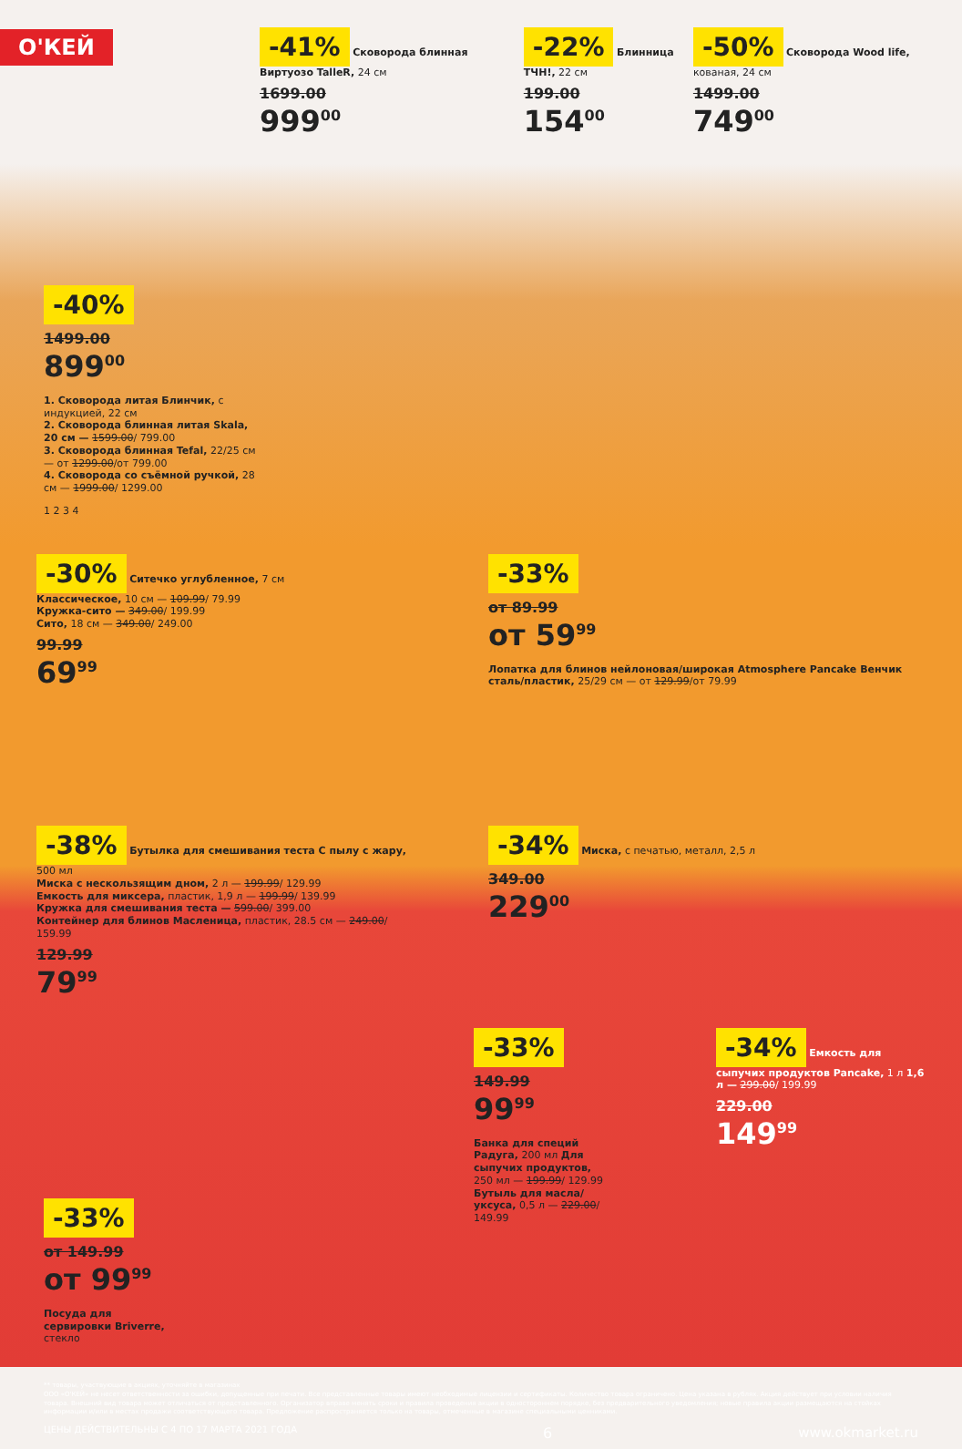О'КЕЙ
-41% Сковорода блинная Виртуозо TalleR, 24 см
1699.00
999<sup>00</sup>
-22% Блинница ТЧН!, 22 см
199.00
154<sup>00</sup>
-50% Сковорода Wood life, кованая, 24 см
1499.00
749<sup>00</sup>
-40%
1499.00
899<sup>00</sup>
1. Сковорода литая Блинчик, с индукцией, 22 см
2. Сковорода блинная литая Skala, 20 см — 1599.00/ 799.00
3. Сковорода блинная Tefal, 22/25 см — от 1299.00/от 799.00
4. Сковорода со съёмной ручкой, 28 см — 1999.00/ 1299.00
1 2 3 4
-30% Ситечко углубленное, 7 см
Классическое, 10 см — 109.99/ 79.99
Кружка-сито — 349.00/ 199.99
Сито, 18 см — 349.00/ 249.00
99.99
69<sup>99</sup>
-33%
от 89.99
от 59<sup>99</sup>
Лопатка для блинов нейлоновая/широкая Atmosphere Pancake Венчик сталь/пластик, 25/29 см — от 129.99/от 79.99
-38% Бутылка для смешивания теста С пылу с жару, 500 мл
Миска с нескользящим дном, 2 л — 199.99/ 129.99
Емкость для миксера, пластик, 1,9 л — 199.99/ 139.99
Кружка для смешивания теста — 599.00/ 399.00
Контейнер для блинов Масленица, пластик, 28.5 см — 249.00/ 159.99
129.99
79<sup>99</sup>
-34% Миска, с печатью, металл, 2,5 л
349.00
229<sup>00</sup>
-33%
149.99
99<sup>99</sup>
Банка для специй Радуга, 200 мл Для сыпучих продуктов, 250 мл — 199.99/ 129.99 Бутыль для масла/уксуса, 0,5 л — 229.00/ 149.99
-34% Емкость для сыпучих продуктов Pancake, 1 л 1,6 л — 299.00/ 199.99
229.00
149<sup>99</sup>
-33%
от 149.99
от 99<sup>99</sup>
Посуда для сервировки Briverre, стекло
** товары, участвующие в акциях, уточняйте в магазинах
ООО «О'КЕЙ» не несет ответственности за ошибки, допущенные при печати. Все представленные товары имеют необходимые лицензии и сертификаты. Количество товара ограничено. Цена указана в рублях. Акция действует при условии наличия товара. Внешний вид товара может отличаться от представленного. Организатор вправе менять сроки и правила проведения акции в одностороннем порядке, без предварительного уведомления; новые правила акции размещаются на стойках информации и/или в местах продажи соответствующего товара. Предложение распространяется только на товары, отмеченные в магазине специальными ценниками.
ЦЕНЫ ДЕЙСТВИТЕЛЬНЫ С 4 ПО 17 МАРТА 2021 ГОДА 6 www.okmarket.ru